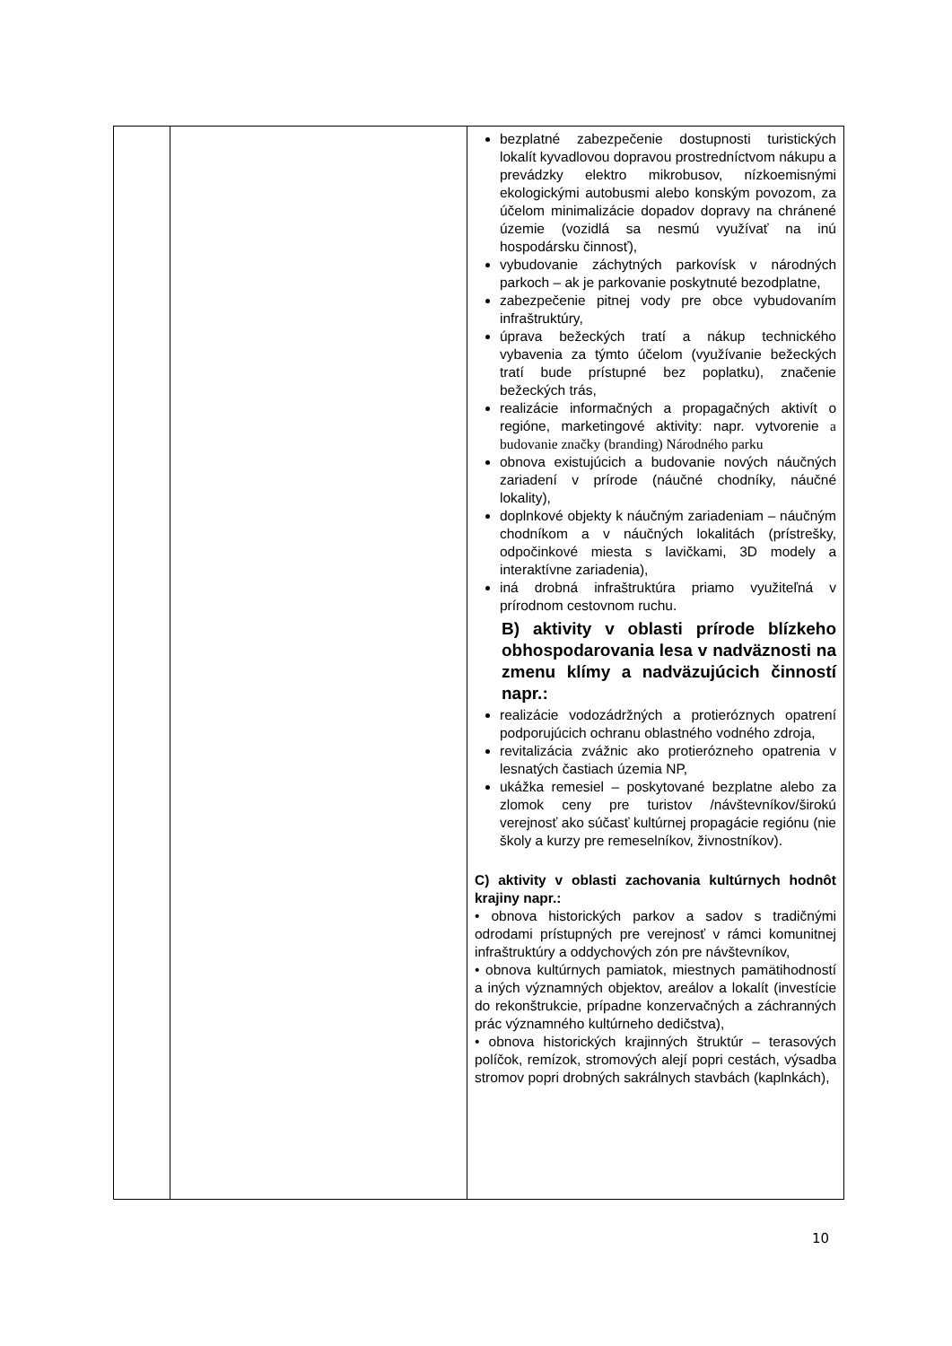| | | bezplatné zabezpečenie dostupnosti turistických lokalít kyvadlovou dopravou prostredníctvom nákupu a prevádzky elektro mikrobusov, nízkoemisnými ekologickými autobusmi alebo konským povozom, za účelom minimalizácie dopadov dopravy na chránené územie (vozidlá sa nesmú využívať na inú hospodársku činnosť), vybudovanie záchytných parkovísk v národných parkoch – ak je parkovanie poskytnuté bezodplatne, zabezpečenie pitnej vody pre obce vybudovaním infraštruktúry, úprava bežeckých tratí a nákup technického vybavenia za týmto účelom (využívanie bežeckých tratí bude prístupné bez poplatku), značenie bežeckých trás, realizácie informačných a propagačných aktivít o regióne, marketingové aktivity: napr. vytvorenie a budovanie značky (branding) Národného parku obnova existujúcich a budovanie nových náučných zariadení v prírode (náučné chodníky, náučné lokality), doplnkové objekty k náučným zariadeniam – náučným chodníkom a v náučných lokalitách (prístrešky, odpočinkové miesta s lavičkami, 3D modely a interaktívne zariadenia), iná drobná infraštruktúra priamo využiteľná v prírodnom cestovnom ruchu. B) aktivity v oblasti prírode blízkeho obhospodarovania lesa v nadväznosti na zmenu klímy a nadväzujúcich činností napr.: realizácie vodozádržných a protieróznych opatrení podporujúcich ochranu oblastného vodného zdroja, revitalizácia zvážnic ako protierózneho opatrenia v lesnatých častiach územia NP, ukážka remesiel – poskytované bezplatne alebo za zlomok ceny pre turistov /návštevníkov/širokú verejnosť ako súčasť kultúrnej propagácie regiónu (nie školy a kurzy pre remeselníkov, živnostníkov). C) aktivity v oblasti zachovania kultúrnych hodnôt krajiny napr.: • obnova historických parkov a sadov s tradičnými odrodami prístupných pre verejnosť v rámci komunitnej infraštruktúry a oddychových zón pre návštevníkov, • obnova kultúrnych pamiatok, miestnych pamätihodností a iných významných objektov, areálov a lokalít (investície do rekonštrukcie, prípadne konzervačných a záchranných prác významného kultúrneho dedičstva), • obnova historických krajinných štruktúr – terasových políčok, remízok, stromových alejí popri cestách, výsadba stromov popri drobných sakrálnych stavbách (kaplnkách), |
10